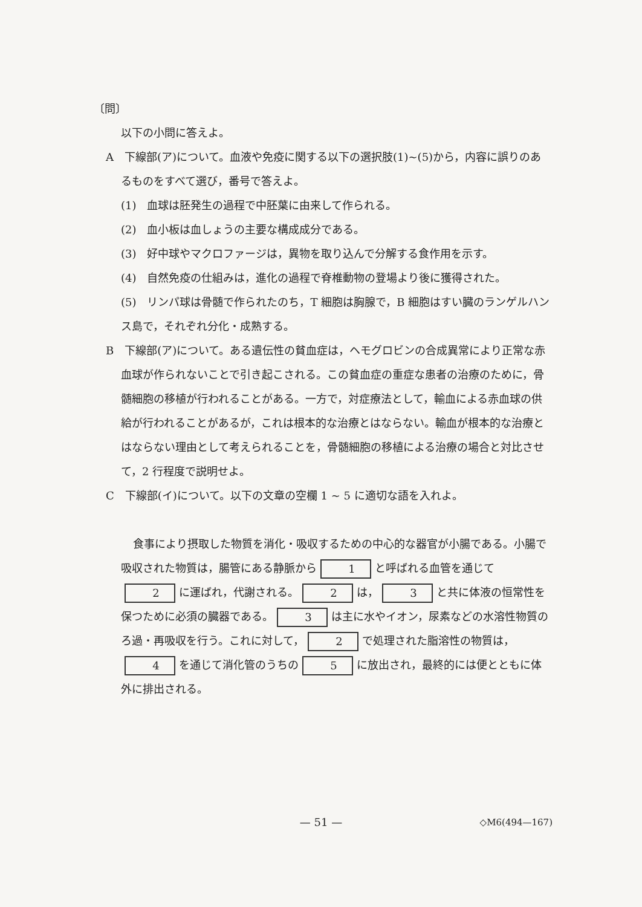〔問〕
以下の小問に答えよ。
A　下線部(ア)について。血液や免疫に関する以下の選択肢(1)~(5)から，内容に誤りのあるものをすべて選び，番号で答えよ。
(1)　血球は胚発生の過程で中胚葉に由来して作られる。
(2)　血小板は血しょうの主要な構成成分である。
(3)　好中球やマクロファージは，異物を取り込んで分解する食作用を示す。
(4)　自然免疫の仕組みは，進化の過程で脊椎動物の登場より後に獲得された。
(5)　リンパ球は骨髄で作られたのち，T 細胞は胸腺で，B 細胞はすい臓のランゲルハンス島で，それぞれ分化・成熟する。
B　下線部(ア)について。ある遺伝性の貧血症は，ヘモグロビンの合成異常により正常な赤血球が作られないことで引き起こされる。この貧血症の重症な患者の治療のために，骨髄細胞の移植が行われることがある。一方で，対症療法として，輸血による赤血球の供給が行われることがあるが，これは根本的な治療とはならない。輸血が根本的な治療とはならない理由として考えられることを，骨髄細胞の移植による治療の場合と対比させて，2 行程度で説明せよ。
C　下線部(イ)について。以下の文章の空欄 1 ~ 5 に適切な語を入れよ。
食事により摂取した物質を消化・吸収するための中心的な器官が小腸である。小腸で吸収された物質は，腸管にある静脈から 1 と呼ばれる血管を通じて 2 に運ばれ，代謝される。 2 は， 3 と共に体液の恒常性を保つために必須の臓器である。 3 は主に水やイオン，尿素などの水溶性物質のろ過・再吸収を行う。これに対して， 2 で処理された脂溶性の物質は， 4 を通じて消化管のうちの 5 に放出され，最終的には便とともに体外に排出される。
— 51 —
◇M6(494—167)